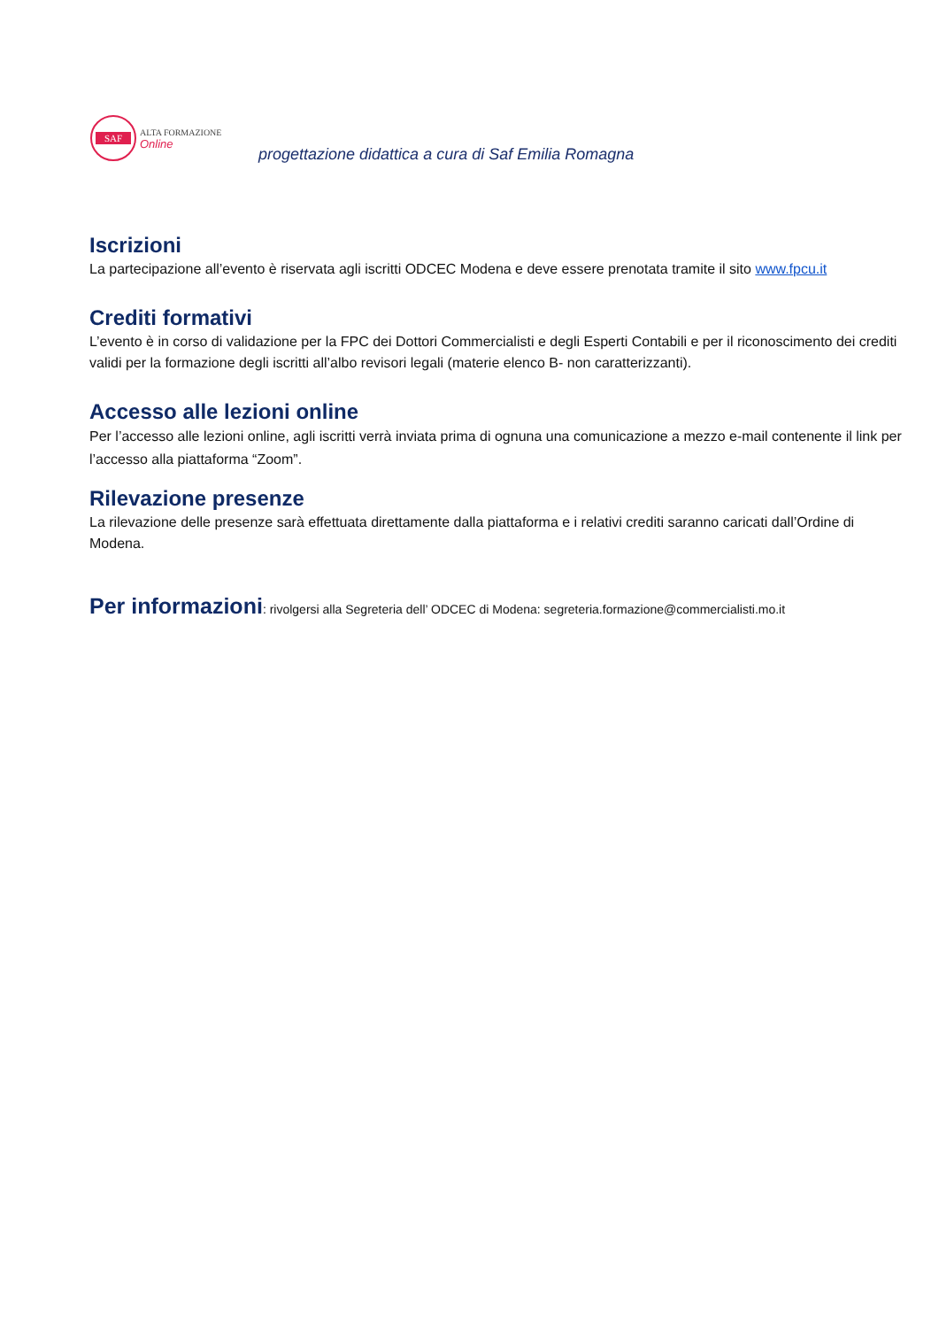SAF
ALTA FORMAZIONE
Online
progettazione didattica a cura di Saf Emilia Romagna
Iscrizioni
La partecipazione all’evento è riservata agli iscritti ODCEC Modena e deve essere prenotata tramite il sito www.fpcu.it
Crediti formativi
L’evento è in corso di validazione per la FPC dei Dottori Commercialisti e degli Esperti Contabili e per il riconoscimento dei crediti validi per la formazione degli iscritti all’albo revisori legali (materie elenco B- non caratterizzanti).
Accesso alle lezioni online
Per l’accesso alle lezioni online, agli iscritti verrà inviata prima di ognuna una comunicazione a mezzo e-mail contenente il link per l’accesso alla piattaforma “Zoom”.
Rilevazione presenze
La rilevazione delle presenze sarà effettuata direttamente dalla piattaforma e i relativi crediti saranno caricati dall’Ordine di Modena.
Per informazioni: rivolgersi alla Segreteria dell’ ODCEC di Modena: segreteria.formazione@commercialisti.mo.it